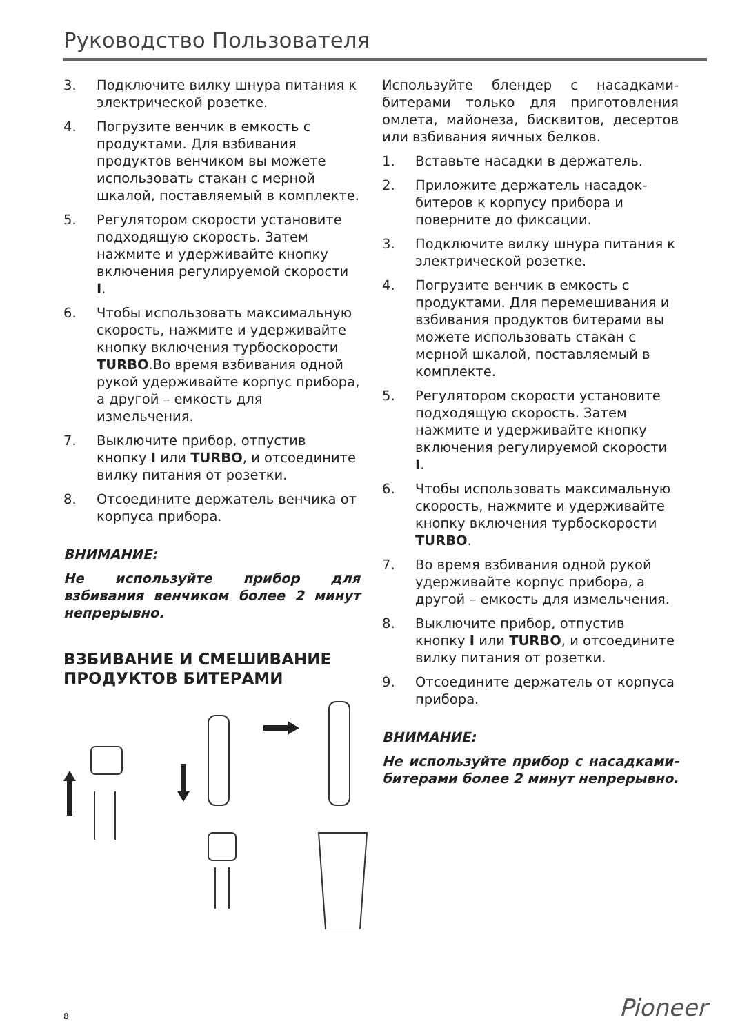Руководство Пользователя
3. Подключите вилку шнура питания к электрической розетке.
4. Погрузите венчик в емкость с продуктами. Для взбивания продуктов венчиком вы можете использовать стакан с мерной шкалой, поставляемый в комплекте.
5. Регулятором скорости установите подходящую скорость. Затем нажмите и удерживайте кнопку включения регулируемой скорости I.
6. Чтобы использовать максимальную скорость, нажмите и удерживайте кнопку включения турбоскорости TURBO.Во время взбивания одной рукой удерживайте корпус прибора, а другой – емкость для измельчения.
7. Выключите прибор, отпустив кнопку I или TURBO, и отсоедините вилку питания от розетки.
8. Отсоедините держатель венчика от корпуса прибора.
ВНИМАНИЕ:
Не используйте прибор для взбивания венчиком более 2 минут непрерывно.
ВЗБИВАНИЕ И СМЕШИВАНИЕ ПРОДУКТОВ БИТЕРАМИ
Используйте блендер с насадками-битерами только для приготовления омлета, майонеза, бисквитов, десертов или взбивания яичных белков.
1. Вставьте насадки в держатель.
2. Приложите держатель насадок-битеров к корпусу прибора и поверните до фиксации.
3. Подключите вилку шнура питания к электрической розетке.
4. Погрузите венчик в емкость с продуктами. Для перемешивания и взбивания продуктов битерами вы можете использовать стакан с мерной шкалой, поставляемый в комплекте.
5. Регулятором скорости установите подходящую скорость. Затем нажмите и удерживайте кнопку включения регулируемой скорости I.
6. Чтобы использовать максимальную скорость, нажмите и удерживайте кнопку включения турбоскорости TURBO.
7. Во время взбивания одной рукой удерживайте корпус прибора, а другой – емкость для измельчения.
8. Выключите прибор, отпустив кнопку I или TURBO, и отсоедините вилку питания от розетки.
9. Отсоедините держатель от корпуса прибора.
ВНИМАНИЕ:
Не используйте прибор с насадками-битерами более 2 минут непрерывно.
8 Pioneer